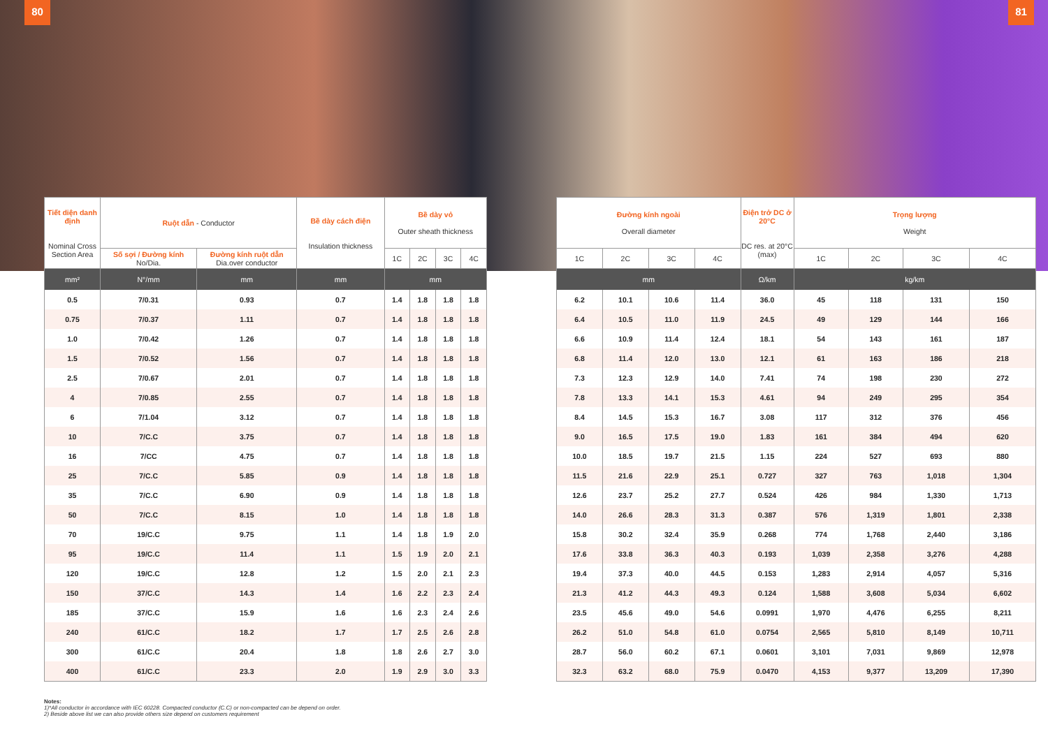80 81
| Tiết diện danh định Nominal Cross Section Area | Ruột dẫn - Conductor | | Bề dày cách điện Insulation thickness | Bề dày vỏ Outer sheath thickness | | | |
| --- | --- | --- | --- | --- | --- | --- | --- |
| | Số sợi / Đường kính No/Dia. | Đường kính ruột dẫn Dia.over conductor | | 1C | 2C | 3C | 4C |
| mm² | N°/mm | mm | mm | mm | | | |
| 0.5 | 7/0.31 | 0.93 | 0.7 | 1.4 | 1.8 | 1.8 | 1.8 |
| 0.75 | 7/0.37 | 1.11 | 0.7 | 1.4 | 1.8 | 1.8 | 1.8 |
| 1.0 | 7/0.42 | 1.26 | 0.7 | 1.4 | 1.8 | 1.8 | 1.8 |
| 1.5 | 7/0.52 | 1.56 | 0.7 | 1.4 | 1.8 | 1.8 | 1.8 |
| 2.5 | 7/0.67 | 2.01 | 0.7 | 1.4 | 1.8 | 1.8 | 1.8 |
| 4 | 7/0.85 | 2.55 | 0.7 | 1.4 | 1.8 | 1.8 | 1.8 |
| 6 | 7/1.04 | 3.12 | 0.7 | 1.4 | 1.8 | 1.8 | 1.8 |
| 10 | 7/C.C | 3.75 | 0.7 | 1.4 | 1.8 | 1.8 | 1.8 |
| 16 | 7/CC | 4.75 | 0.7 | 1.4 | 1.8 | 1.8 | 1.8 |
| 25 | 7/C.C | 5.85 | 0.9 | 1.4 | 1.8 | 1.8 | 1.8 |
| 35 | 7/C.C | 6.90 | 0.9 | 1.4 | 1.8 | 1.8 | 1.8 |
| 50 | 7/C.C | 8.15 | 1.0 | 1.4 | 1.8 | 1.8 | 1.8 |
| 70 | 19/C.C | 9.75 | 1.1 | 1.4 | 1.8 | 1.9 | 2.0 |
| 95 | 19/C.C | 11.4 | 1.1 | 1.5 | 1.9 | 2.0 | 2.1 |
| 120 | 19/C.C | 12.8 | 1.2 | 1.5 | 2.0 | 2.1 | 2.3 |
| 150 | 37/C.C | 14.3 | 1.4 | 1.6 | 2.2 | 2.3 | 2.4 |
| 185 | 37/C.C | 15.9 | 1.6 | 1.6 | 2.3 | 2.4 | 2.6 |
| 240 | 61/C.C | 18.2 | 1.7 | 1.7 | 2.5 | 2.6 | 2.8 |
| 300 | 61/C.C | 20.4 | 1.8 | 1.8 | 2.6 | 2.7 | 3.0 |
| 400 | 61/C.C | 23.3 | 2.0 | 1.9 | 2.9 | 3.0 | 3.3 |
| Đường kính ngoài Overall diameter | | | | Điện trở DC ở 20°C DC res. at 20°C (max) | Trọng lượng Weight | | | |
| --- | --- | --- | --- | --- | --- | --- | --- | --- |
| 1C | 2C | 3C | 4C | | 1C | 2C | 3C | 4C |
| mm | | | | Ω/km | kg/km | | | |
| 6.2 | 10.1 | 10.6 | 11.4 | 36.0 | 45 | 118 | 131 | 150 |
| 6.4 | 10.5 | 11.0 | 11.9 | 24.5 | 49 | 129 | 144 | 166 |
| 6.6 | 10.9 | 11.4 | 12.4 | 18.1 | 54 | 143 | 161 | 187 |
| 6.8 | 11.4 | 12.0 | 13.0 | 12.1 | 61 | 163 | 186 | 218 |
| 7.3 | 12.3 | 12.9 | 14.0 | 7.41 | 74 | 198 | 230 | 272 |
| 7.8 | 13.3 | 14.1 | 15.3 | 4.61 | 94 | 249 | 295 | 354 |
| 8.4 | 14.5 | 15.3 | 16.7 | 3.08 | 117 | 312 | 376 | 456 |
| 9.0 | 16.5 | 17.5 | 19.0 | 1.83 | 161 | 384 | 494 | 620 |
| 10.0 | 18.5 | 19.7 | 21.5 | 1.15 | 224 | 527 | 693 | 880 |
| 11.5 | 21.6 | 22.9 | 25.1 | 0.727 | 327 | 763 | 1,018 | 1,304 |
| 12.6 | 23.7 | 25.2 | 27.7 | 0.524 | 426 | 984 | 1,330 | 1,713 |
| 14.0 | 26.6 | 28.3 | 31.3 | 0.387 | 576 | 1,319 | 1,801 | 2,338 |
| 15.8 | 30.2 | 32.4 | 35.9 | 0.268 | 774 | 1,768 | 2,440 | 3,186 |
| 17.6 | 33.8 | 36.3 | 40.3 | 0.193 | 1,039 | 2,358 | 3,276 | 4,288 |
| 19.4 | 37.3 | 40.0 | 44.5 | 0.153 | 1,283 | 2,914 | 4,057 | 5,316 |
| 21.3 | 41.2 | 44.3 | 49.3 | 0.124 | 1,588 | 3,608 | 5,034 | 6,602 |
| 23.5 | 45.6 | 49.0 | 54.6 | 0.0991 | 1,970 | 4,476 | 6,255 | 8,211 |
| 26.2 | 51.0 | 54.8 | 61.0 | 0.0754 | 2,565 | 5,810 | 8,149 | 10,711 |
| 28.7 | 56.0 | 60.2 | 67.1 | 0.0601 | 3,101 | 7,031 | 9,869 | 12,978 |
| 32.3 | 63.2 | 68.0 | 75.9 | 0.0470 | 4,153 | 9,377 | 13,209 | 17,390 |
Notes:
1)*All conductor in accordance with IEC 60228. Compacted conductor (C.C) or non-compacted can be depend on order.
2) Beside above list we can also provide others size depend on customers requirement